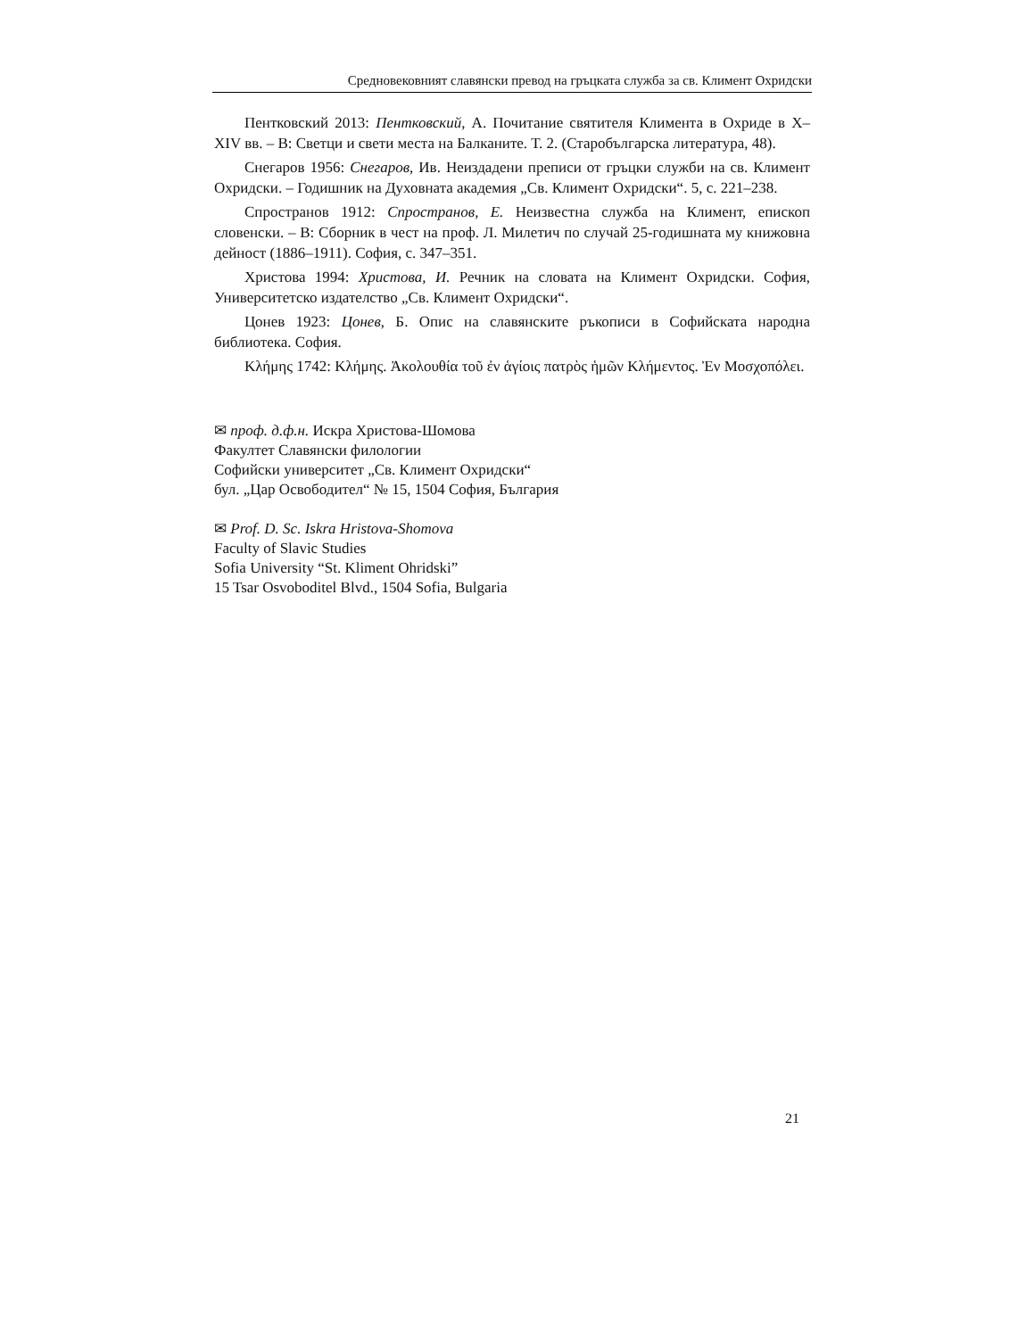Средновековният славянски превод на гръцката служба за св. Климент Охридски
Пентковский 2013: Пентковский, А. Почитание святителя Климента в Охриде в X–XIV вв. – В: Светци и свети места на Балканите. Т. 2. (Старобългарска литература, 48).
Снегаров 1956: Снегаров, Ив. Неиздадени преписи от гръцки служби на св. Климент Охридски. – Годишник на Духовната академия „Св. Климент Охридски“. 5, с. 221–238.
Спространов 1912: Спространов, Е. Неизвестна служба на Климент, епископ словенски. – В: Сборник в чест на проф. Л. Милетич по случай 25-годишната му книжовна дейност (1886–1911). София, с. 347–351.
Христова 1994: Христова, И. Речник на словата на Климент Охридски. София, Университетско издателство „Св. Климент Охридски“.
Цонев 1923: Цонев, Б. Опис на славянските ръкописи в Софийската народна библиотека. София.
Κλήμης 1742: Κλήμης. Ἀκολουθία τοῦ ἐν ἁγίοις πατρὸς ἡμῶν Κλήμεντος. Ἐν Μοσχοπόλει.
✉ проф. д.ф.н. Искра Христова-Шомова
Факултет Славянски филологии
Софийски университет „Св. Климент Охридски“
бул. „Цар Освободител“ № 15, 1504 София, България
✉ Prof. D. Sc. Iskra Hristova-Shomova
Faculty of Slavic Studies
Sofia University “St. Kliment Ohridski”
15 Tsar Osvoboditel Blvd., 1504 Sofia, Bulgaria
21